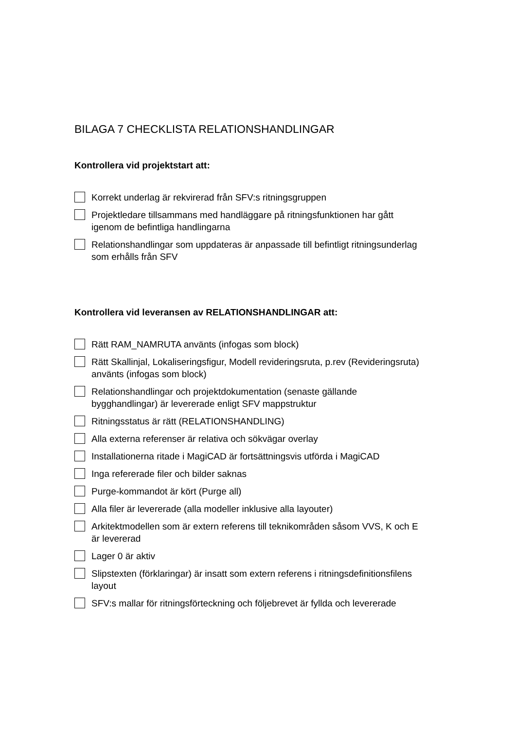BILAGA 7 CHECKLISTA RELATIONSHANDLINGAR
Kontrollera vid projektstart att:
Korrekt underlag är rekvirerad från SFV:s ritningsgruppen
Projektledare tillsammans med handläggare på ritningsfunktionen har gått igenom de befintliga handlingarna
Relationshandlingar som uppdateras är anpassade till befintligt ritningsunderlag som erhålls från SFV
Kontrollera vid leveransen av RELATIONSHANDLINGAR att:
Rätt RAM_NAMRUTA använts (infogas som block)
Rätt Skallinjal, Lokaliseringsfigur, Modell revideringsruta, p.rev (Revideringsruta) använts (infogas som block)
Relationshandlingar och projektdokumentation (senaste gällande bygghandlingar) är levererade enligt SFV mappstruktur
Ritningsstatus är rätt (RELATIONSHANDLING)
Alla externa referenser är relativa och sökvägar overlay
Installationerna ritade i MagiCAD är fortsättningsvis utförda i MagiCAD
Inga refererade filer och bilder saknas
Purge-kommandot är kört (Purge all)
Alla filer är levererade (alla modeller inklusive alla layouter)
Arkitektmodellen som är extern referens till teknikområden såsom VVS, K och E är levererad
Lager 0 är aktiv
Slipstexten (förklaringar) är insatt som extern referens i ritningsdefinitionsfilens layout
SFV:s mallar för ritningsförteckning och följebrevet är fyllda och levererade